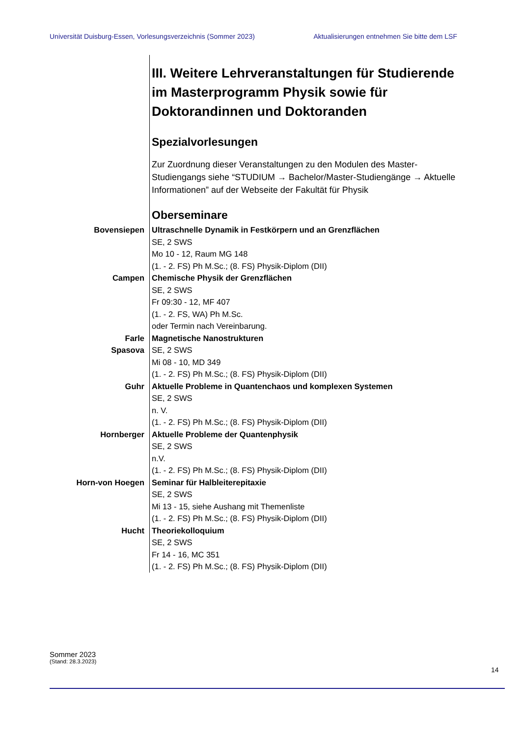Universität Duisburg-Essen, Vorlesungsverzeichnis (Sommer 2023) Aktualisierungen entnehmen Sie bitte dem LSF
III. Weitere Lehrveranstaltungen für Studierende im Masterprogramm Physik sowie für Doktorandinnen und Doktoranden
Spezialvorlesungen
Zur Zuordnung dieser Veranstaltungen zu den Modulen des Master-Studiengangs siehe “STUDIUM → Bachelor/Master-Studiengänge → Aktuelle Informationen” auf der Webseite der Fakultät für Physik
Oberseminare
Bovensiepen
Ultraschnelle Dynamik in Festkörpern und an Grenzflächen
SE, 2 SWS
Mo 10 - 12, Raum MG 148
(1. - 2. FS) Ph M.Sc.; (8. FS) Physik-Diplom (DII)
Campen
Chemische Physik der Grenzflächen
SE, 2 SWS
Fr 09:30 - 12, MF 407
(1. - 2. FS, WA) Ph M.Sc.
oder Termin nach Vereinbarung.
Farle
Spasova
Magnetische Nanostrukturen
SE, 2 SWS
Mi 08 - 10, MD 349
(1. - 2. FS) Ph M.Sc.; (8. FS) Physik-Diplom (DII)
Guhr
Aktuelle Probleme in Quantenchaos und komplexen Systemen
SE, 2 SWS
n. V.
(1. - 2. FS) Ph M.Sc.; (8. FS) Physik-Diplom (DII)
Hornberger
Aktuelle Probleme der Quantenphysik
SE, 2 SWS
n.V.
(1. - 2. FS) Ph M.Sc.; (8. FS) Physik-Diplom (DII)
Horn-von Hoegen
Seminar für Halbleiterepitaxie
SE, 2 SWS
Mi 13 - 15, siehe Aushang mit Themenliste
(1. - 2. FS) Ph M.Sc.; (8. FS) Physik-Diplom (DII)
Hucht
Theoriekolloquium
SE, 2 SWS
Fr 14 - 16, MC 351
(1. - 2. FS) Ph M.Sc.; (8. FS) Physik-Diplom (DII)
Sommer 2023
(Stand: 28.3.2023)
14